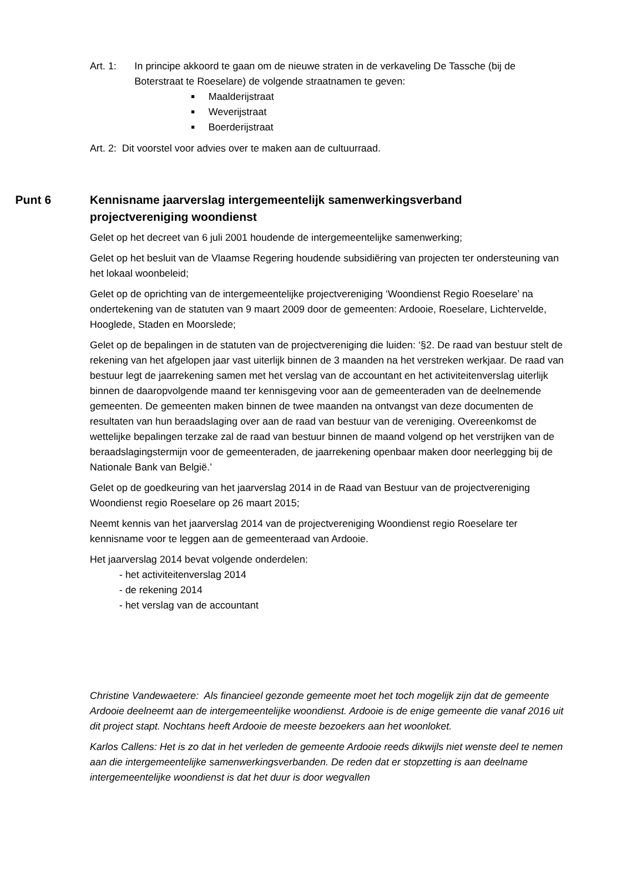Art. 1: In principe akkoord te gaan om de nieuwe straten in de verkaveling De Tassche (bij de Boterstraat te Roeselare) de volgende straatnamen te geven:
Maalderijstraat
Weverijstraat
Boerderijstraat
Art. 2: Dit voorstel voor advies over te maken aan de cultuurraad.
Punt 6 Kennisname jaarverslag intergemeentelijk samenwerkingsverband projectvereniging woondienst
Gelet op het decreet van 6 juli 2001 houdende de intergemeentelijke samenwerking;
Gelet op het besluit van de Vlaamse Regering houdende subsidiëring van projecten ter ondersteuning van het lokaal woonbeleid;
Gelet op de oprichting van de intergemeentelijke projectvereniging ‘Woondienst Regio Roeselare’ na ondertekening van de statuten van 9 maart 2009 door de gemeenten: Ardooie, Roeselare, Lichtervelde, Hooglede, Staden en Moorslede;
Gelet op de bepalingen in de statuten van de projectvereniging die luiden: ‘§2. De raad van bestuur stelt de rekening van het afgelopen jaar vast uiterlijk binnen de 3 maanden na het verstreken werkjaar. De raad van bestuur legt de jaarrekening samen met het verslag van de accountant en het activiteitenverslag uiterlijk binnen de daaropvolgende maand ter kennisgeving voor aan de gemeenteraden van de deelnemende gemeenten. De gemeenten maken binnen de twee maanden na ontvangst van deze documenten de resultaten van hun beraadslaging over aan de raad van bestuur van de vereniging. Overeenkomst de wettelijke bepalingen terzake zal de raad van bestuur binnen de maand volgend op het verstrijken van de beraadslagingstermijn voor de gemeenteraden, de jaarrekening openbaar maken door neerlegging bij de Nationale Bank van België.’
Gelet op de goedkeuring van het jaarverslag 2014 in de Raad van Bestuur van de projectvereniging Woondienst regio Roeselare op 26 maart 2015;
Neemt kennis van het jaarverslag 2014 van de projectvereniging Woondienst regio Roeselare ter kennisname voor te leggen aan de gemeenteraad van Ardooie.
Het jaarverslag 2014 bevat volgende onderdelen:
- het activiteitenverslag 2014
- de rekening 2014
- het verslag van de accountant
Christine Vandewaetere: Als financieel gezonde gemeente moet het toch mogelijk zijn dat de gemeente Ardooie deelneemt aan de intergemeentelijke woondienst. Ardooie is de enige gemeente die vanaf 2016 uit dit project stapt. Nochtans heeft Ardooie de meeste bezoekers aan het woonloket.
Karlos Callens: Het is zo dat in het verleden de gemeente Ardooie reeds dikwijls niet wenste deel te nemen aan die intergemeentelijke samenwerkingsverbanden. De reden dat er stopzetting is aan deelname intergemeentelijke woondienst is dat het duur is door wegvallen